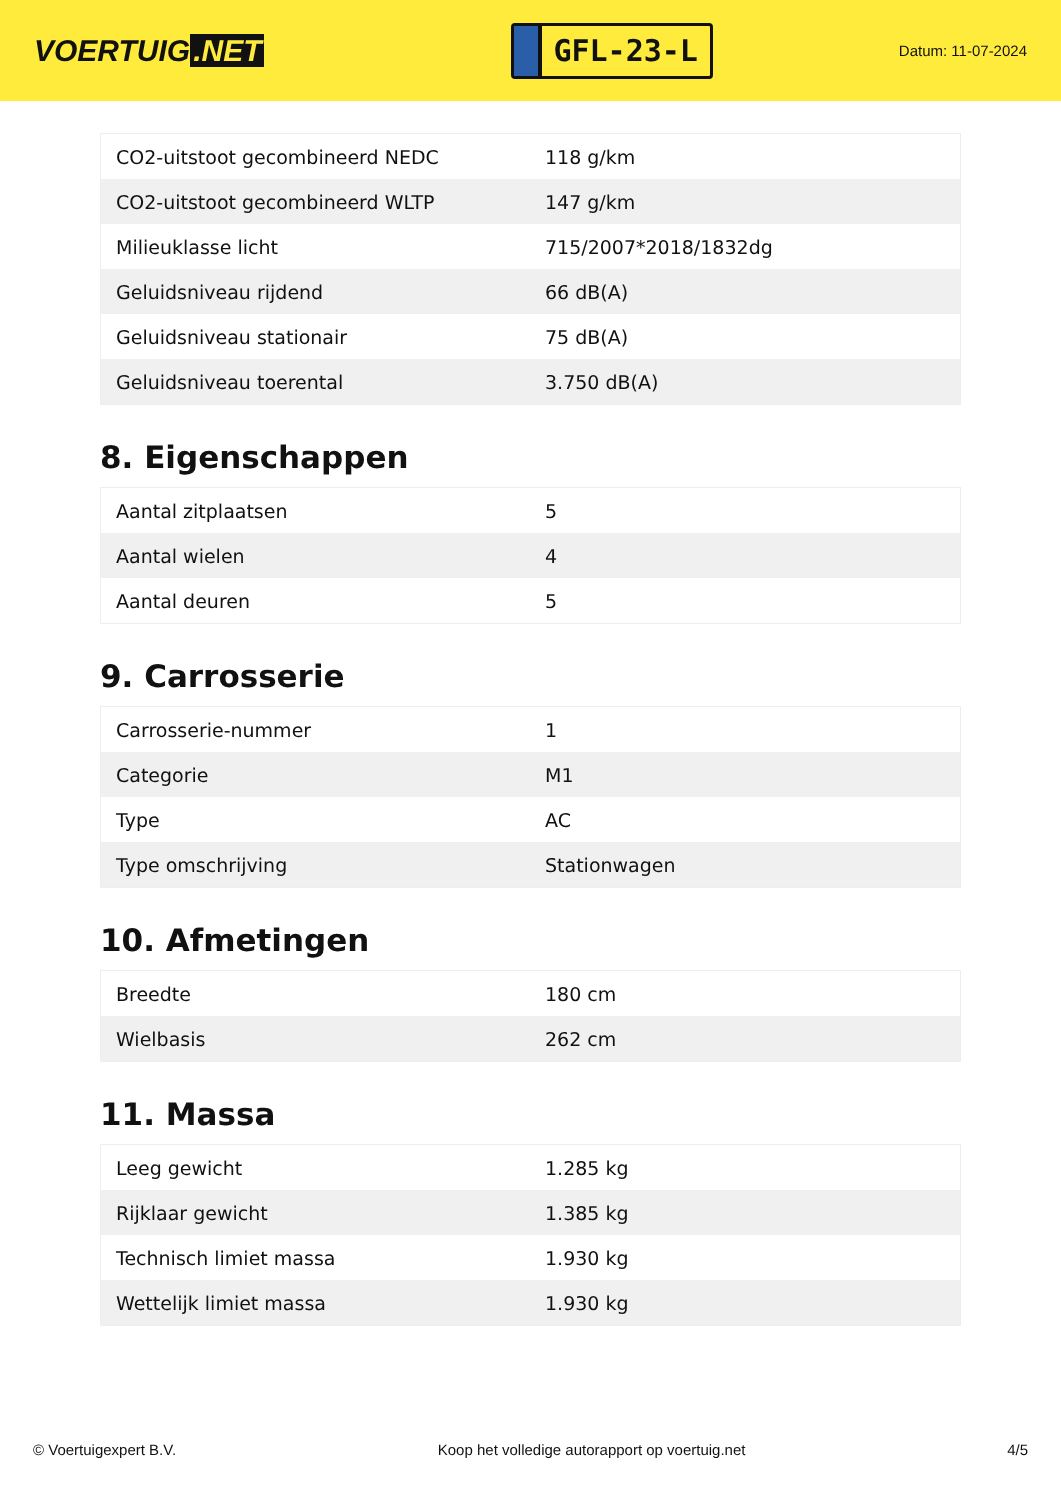VOERTUIG.NET
GFL-23-L
Datum: 11-07-2024
| CO2-uitstoot gecombineerd NEDC | 118 g/km |
| CO2-uitstoot gecombineerd WLTP | 147 g/km |
| Milieuklasse licht | 715/2007*2018/1832dg |
| Geluidsniveau rijdend | 66 dB(A) |
| Geluidsniveau stationair | 75 dB(A) |
| Geluidsniveau toerental | 3.750 dB(A) |
8. Eigenschappen
| Aantal zitplaatsen | 5 |
| Aantal wielen | 4 |
| Aantal deuren | 5 |
9. Carrosserie
| Carrosserie-nummer | 1 |
| Categorie | M1 |
| Type | AC |
| Type omschrijving | Stationwagen |
10. Afmetingen
| Breedte | 180 cm |
| Wielbasis | 262 cm |
11. Massa
| Leeg gewicht | 1.285 kg |
| Rijklaar gewicht | 1.385 kg |
| Technisch limiet massa | 1.930 kg |
| Wettelijk limiet massa | 1.930 kg |
© Voertuigexpert B.V. Koop het volledige autorapport op voertuig.net 4/5